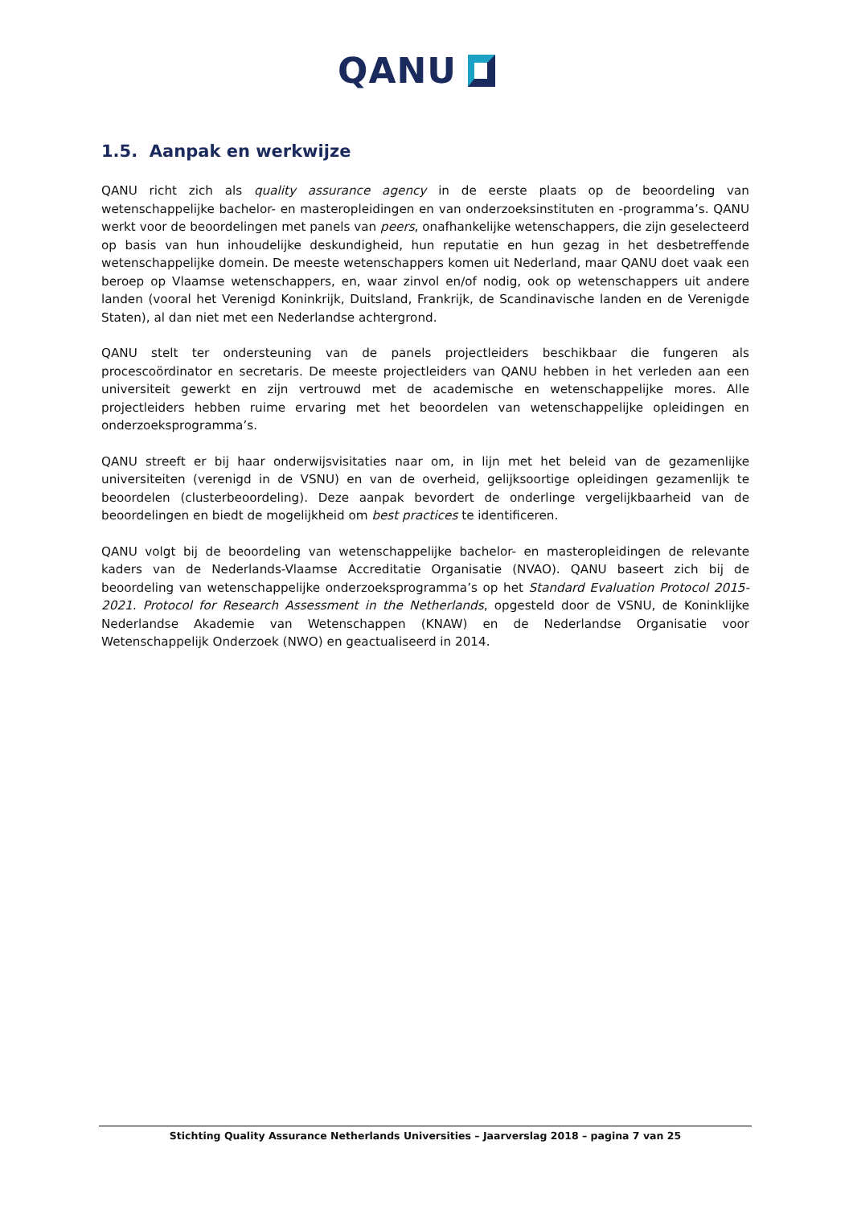QANU
1.5. Aanpak en werkwijze
QANU richt zich als quality assurance agency in de eerste plaats op de beoordeling van wetenschappelijke bachelor- en masteropleidingen en van onderzoeksinstituten en -programma’s. QANU werkt voor de beoordelingen met panels van peers, onafhankelijke wetenschappers, die zijn geselecteerd op basis van hun inhoudelijke deskundigheid, hun reputatie en hun gezag in het desbetreffende wetenschappelijke domein. De meeste wetenschappers komen uit Nederland, maar QANU doet vaak een beroep op Vlaamse wetenschappers, en, waar zinvol en/of nodig, ook op wetenschappers uit andere landen (vooral het Verenigd Koninkrijk, Duitsland, Frankrijk, de Scandinavische landen en de Verenigde Staten), al dan niet met een Nederlandse achtergrond.
QANU stelt ter ondersteuning van de panels projectleiders beschikbaar die fungeren als procescoördinator en secretaris. De meeste projectleiders van QANU hebben in het verleden aan een universiteit gewerkt en zijn vertrouwd met de academische en wetenschappelijke mores. Alle projectleiders hebben ruime ervaring met het beoordelen van wetenschappelijke opleidingen en onderzoeksprogramma’s.
QANU streeft er bij haar onderwijsvisitaties naar om, in lijn met het beleid van de gezamenlijke universiteiten (verenigd in de VSNU) en van de overheid, gelijksoortige opleidingen gezamenlijk te beoordelen (clusterbeoordeling). Deze aanpak bevordert de onderlinge vergelijkbaarheid van de beoordelingen en biedt de mogelijkheid om best practices te identificeren.
QANU volgt bij de beoordeling van wetenschappelijke bachelor- en masteropleidingen de relevante kaders van de Nederlands-Vlaamse Accreditatie Organisatie (NVAO). QANU baseert zich bij de beoordeling van wetenschappelijke onderzoeksprogramma’s op het Standard Evaluation Protocol 2015-2021. Protocol for Research Assessment in the Netherlands, opgesteld door de VSNU, de Koninklijke Nederlandse Akademie van Wetenschappen (KNAW) en de Nederlandse Organisatie voor Wetenschappelijk Onderzoek (NWO) en geactualiseerd in 2014.
Stichting Quality Assurance Netherlands Universities – Jaarverslag 2018 – pagina 7 van 25